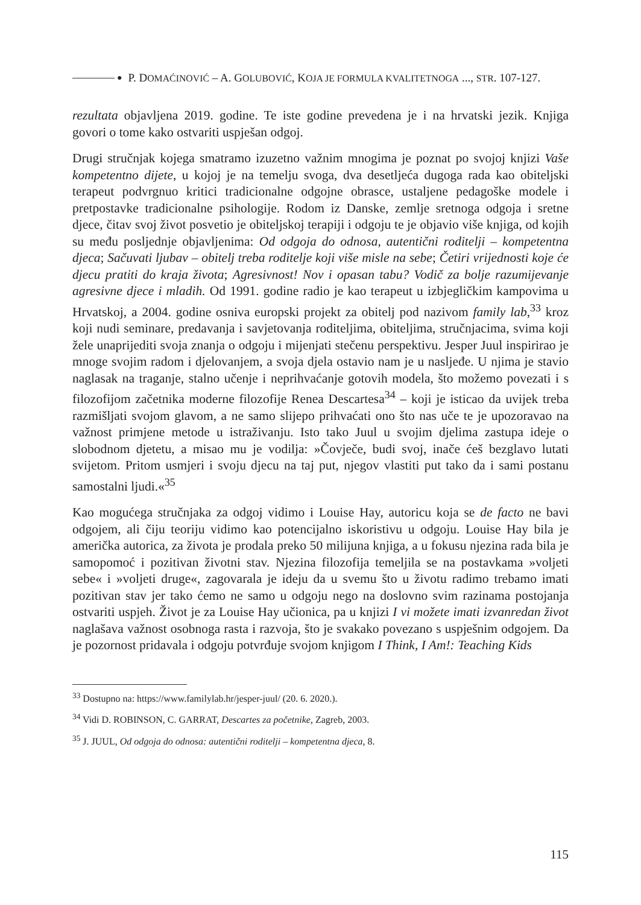● P. DOMAĆINOVIĆ – A. GOLUBOVIĆ, KOJA JE FORMULA KVALITETNOGA ..., STR. 107-127.
rezultata objavljena 2019. godine. Te iste godine prevedena je i na hrvatski jezik. Knjiga govori o tome kako ostvariti uspješan odgoj.
Drugi stručnjak kojega smatramo izuzetno važnim mnogima je poznat po svojoj knjizi Vaše kompetentno dijete, u kojoj je na temelju svoga, dva desetljeća dugoga rada kao obiteljski terapeut podvrgnuo kritici tradicionalne odgojne obrasce, ustaljene pedagoške modele i pretpostavke tradicionalne psihologije. Rodom iz Danske, zemlje sretnoga odgoja i sretne djece, čitav svoj život posvetio je obiteljskoj terapiji i odgoju te je objavio više knjiga, od kojih su među posljednje objavljenima: Od odgoja do odnosa, autentični roditelji – kompetentna djeca; Sačuvati ljubav – obitelj treba roditelje koji više misle na sebe; Četiri vrijednosti koje će djecu pratiti do kraja života; Agresivnost! Nov i opasan tabu? Vodič za bolje razumijevanje agresivne djece i mladih. Od 1991. godine radio je kao terapeut u izbjegličkim kampovima u Hrvatskoj, a 2004. godine osniva europski projekt za obitelj pod nazivom family lab,<sup>33</sup> kroz koji nudi seminare, predavanja i savjetovanja roditeljima, obiteljima, stručnjacima, svima koji žele unaprijediti svoja znanja o odgoju i mijenjati stečenu perspektivu. Jesper Juul inspirirao je mnoge svojim radom i djelovanjem, a svoja djela ostavio nam je u nasljeđe. U njima je stavio naglasak na traganje, stalno učenje i neprihvaćanje gotovih modela, što možemo povezati i s filozofijom začetnika moderne filozofije Renea Descartesa<sup>34</sup> – koji je isticao da uvijek treba razmišljati svojom glavom, a ne samo slijepo prihvaćati ono što nas uče te je upozoravao na važnost primjene metode u istraživanju. Isto tako Juul u svojim djelima zastupa ideje o slobodnom djetetu, a misao mu je vodilja: »Čovječe, budi svoj, inače ćeš bezglavo lutati svijetom. Pritom usmjeri i svoju djecu na taj put, njegov vlastiti put tako da i sami postanu samostalni ljudi.«<sup>35</sup>
Kao mogućega stručnjaka za odgoj vidimo i Louise Hay, autoricu koja se de facto ne bavi odgojem, ali čiju teoriju vidimo kao potencijalno iskoristivu u odgoju. Louise Hay bila je američka autorica, za života je prodala preko 50 milijuna knjiga, a u fokusu njezina rada bila je samopomoć i pozitivan životni stav. Njezina filozofija temeljila se na postavkama »voljeti sebe« i »voljeti druge«, zagovarala je ideju da u svemu što u životu radimo trebamo imati pozitivan stav jer tako ćemo ne samo u odgoju nego na doslovno svim razinama postojanja ostvariti uspjeh. Život je za Louise Hay učionica, pa u knjizi I vi možete imati izvanredan život naglašava važnost osobnoga rasta i razvoja, što je svakako povezano s uspješnim odgojem. Da je pozornost pridavala i odgoju potvrđuje svojom knjigom I Think, I Am!: Teaching Kids
<sup>33</sup> Dostupno na: https://www.familylab.hr/jesper-juul/ (20. 6. 2020.).
<sup>34</sup> Vidi D. ROBINSON, C. GARRAT, Descartes za početnike, Zagreb, 2003.
<sup>35</sup> J. JUUL, Od odgoja do odnosa: autentični roditelji – kompetentna djeca, 8.
115